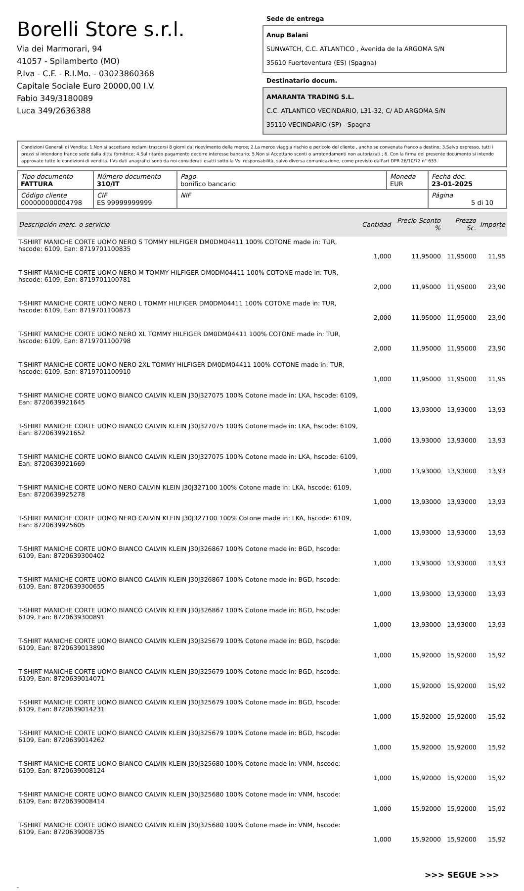Borelli Store s.r.l.
Via dei Marmorari, 94
41057 - Spilamberto (MO)
P.Iva - C.F. - R.I.Mo. - 03023860368
Capitale Sociale Euro 20000,00 I.V.
Fabio 349/3180089
Luca 349/2636388
Sede de entrega
Anup Balani
SUNWATCH, C.C. ATLANTICO , Avenida de la ARGOMA S/N
35610 Fuerteventura (ES) (Spagna)
Destinatario docum.
AMARANTA TRADING S.L.
C.C. ATLANTICO VECINDARIO, L31-32, C/ AD ARGOMA S/N
35110 VECINDARIO (SP) - Spagna
Condizioni Generali di Vendita: 1.Non si accettano reclami trascorsi 8 giorni dal ricevimento della merce; 2.La merce viaggia rischio e pericolo del cliente , anche se convenuta franco a destino; 3.Salvo espresso, tutti i prezzi si intendono franco sede dalla ditta fornitrice; 4.Sul ritardo pagamento decorre interesse bancario; 5.Non si Accettano sconti o arrotondamenti non autorizzati ; 6. Con la firma del presente documento si intendo approvate tutte le condizioni di vendita. I Vs dati anagrafici sono da noi considerati esatti sotto la Vs. responsabilità, salvo diversa comunicazione, come previsto dall'art DPR 26/10/72 n° 633.
| Tipo documento FATTURA | Número documento 310/IT | Pago bonifico bancario | Moneda EUR | Fecha doc. 23-01-2025 |
| Código cliente 000000000004798 | CIF ES 99999999999 | NIF | | Página 5 di 10 |
| Descripción merc. o servicio | Cantidad | Precio Sconto % | Prezzo Sc. | Importe |
| --- | --- | --- | --- | --- |
| T-SHIRT MANICHE CORTE UOMO NERO S TOMMY HILFIGER DM0DM04411 100% COTONE made in: TUR, hscode: 6109, Ean: 8719701100835 | 1,000 | 11,95000 | 11,95000 | 11,95 |
| T-SHIRT MANICHE CORTE UOMO NERO M TOMMY HILFIGER DM0DM04411 100% COTONE made in: TUR, hscode: 6109, Ean: 8719701100781 | 2,000 | 11,95000 | 11,95000 | 23,90 |
| T-SHIRT MANICHE CORTE UOMO NERO L TOMMY HILFIGER DM0DM04411 100% COTONE made in: TUR, hscode: 6109, Ean: 8719701100873 | 2,000 | 11,95000 | 11,95000 | 23,90 |
| T-SHIRT MANICHE CORTE UOMO NERO XL TOMMY HILFIGER DM0DM04411 100% COTONE made in: TUR, hscode: 6109, Ean: 8719701100798 | 2,000 | 11,95000 | 11,95000 | 23,90 |
| T-SHIRT MANICHE CORTE UOMO NERO 2XL TOMMY HILFIGER DM0DM04411 100% COTONE made in: TUR, hscode: 6109, Ean: 8719701100910 | 1,000 | 11,95000 | 11,95000 | 11,95 |
| T-SHIRT MANICHE CORTE UOMO BIANCO CALVIN KLEIN J30J327075 100% Cotone made in: LKA, hscode: 6109, Ean: 8720639921645 | 1,000 | 13,93000 | 13,93000 | 13,93 |
| T-SHIRT MANICHE CORTE UOMO BIANCO CALVIN KLEIN J30J327075 100% Cotone made in: LKA, hscode: 6109, Ean: 8720639921652 | 1,000 | 13,93000 | 13,93000 | 13,93 |
| T-SHIRT MANICHE CORTE UOMO BIANCO CALVIN KLEIN J30J327075 100% Cotone made in: LKA, hscode: 6109, Ean: 8720639921669 | 1,000 | 13,93000 | 13,93000 | 13,93 |
| T-SHIRT MANICHE CORTE UOMO NERO CALVIN KLEIN J30J327100 100% Cotone made in: LKA, hscode: 6109, Ean: 8720639925278 | 1,000 | 13,93000 | 13,93000 | 13,93 |
| T-SHIRT MANICHE CORTE UOMO NERO CALVIN KLEIN J30J327100 100% Cotone made in: LKA, hscode: 6109, Ean: 8720639925605 | 1,000 | 13,93000 | 13,93000 | 13,93 |
| T-SHIRT MANICHE CORTE UOMO BIANCO CALVIN KLEIN J30J326867 100% Cotone made in: BGD, hscode: 6109, Ean: 8720639300402 | 1,000 | 13,93000 | 13,93000 | 13,93 |
| T-SHIRT MANICHE CORTE UOMO BIANCO CALVIN KLEIN J30J326867 100% Cotone made in: BGD, hscode: 6109, Ean: 8720639300655 | 1,000 | 13,93000 | 13,93000 | 13,93 |
| T-SHIRT MANICHE CORTE UOMO BIANCO CALVIN KLEIN J30J326867 100% Cotone made in: BGD, hscode: 6109, Ean: 8720639300891 | 1,000 | 13,93000 | 13,93000 | 13,93 |
| T-SHIRT MANICHE CORTE UOMO BIANCO CALVIN KLEIN J30J325679 100% Cotone made in: BGD, hscode: 6109, Ean: 8720639013890 | 1,000 | 15,92000 | 15,92000 | 15,92 |
| T-SHIRT MANICHE CORTE UOMO BIANCO CALVIN KLEIN J30J325679 100% Cotone made in: BGD, hscode: 6109, Ean: 8720639014071 | 1,000 | 15,92000 | 15,92000 | 15,92 |
| T-SHIRT MANICHE CORTE UOMO BIANCO CALVIN KLEIN J30J325679 100% Cotone made in: BGD, hscode: 6109, Ean: 8720639014231 | 1,000 | 15,92000 | 15,92000 | 15,92 |
| T-SHIRT MANICHE CORTE UOMO BIANCO CALVIN KLEIN J30J325679 100% Cotone made in: BGD, hscode: 6109, Ean: 8720639014262 | 1,000 | 15,92000 | 15,92000 | 15,92 |
| T-SHIRT MANICHE CORTE UOMO BIANCO CALVIN KLEIN J30J325680 100% Cotone made in: VNM, hscode: 6109, Ean: 8720639008124 | 1,000 | 15,92000 | 15,92000 | 15,92 |
| T-SHIRT MANICHE CORTE UOMO BIANCO CALVIN KLEIN J30J325680 100% Cotone made in: VNM, hscode: 6109, Ean: 8720639008414 | 1,000 | 15,92000 | 15,92000 | 15,92 |
| T-SHIRT MANICHE CORTE UOMO BIANCO CALVIN KLEIN J30J325680 100% Cotone made in: VNM, hscode: 6109, Ean: 8720639008735 | 1,000 | 15,92000 | 15,92000 | 15,92 |
>>> SEGUE >>>
-